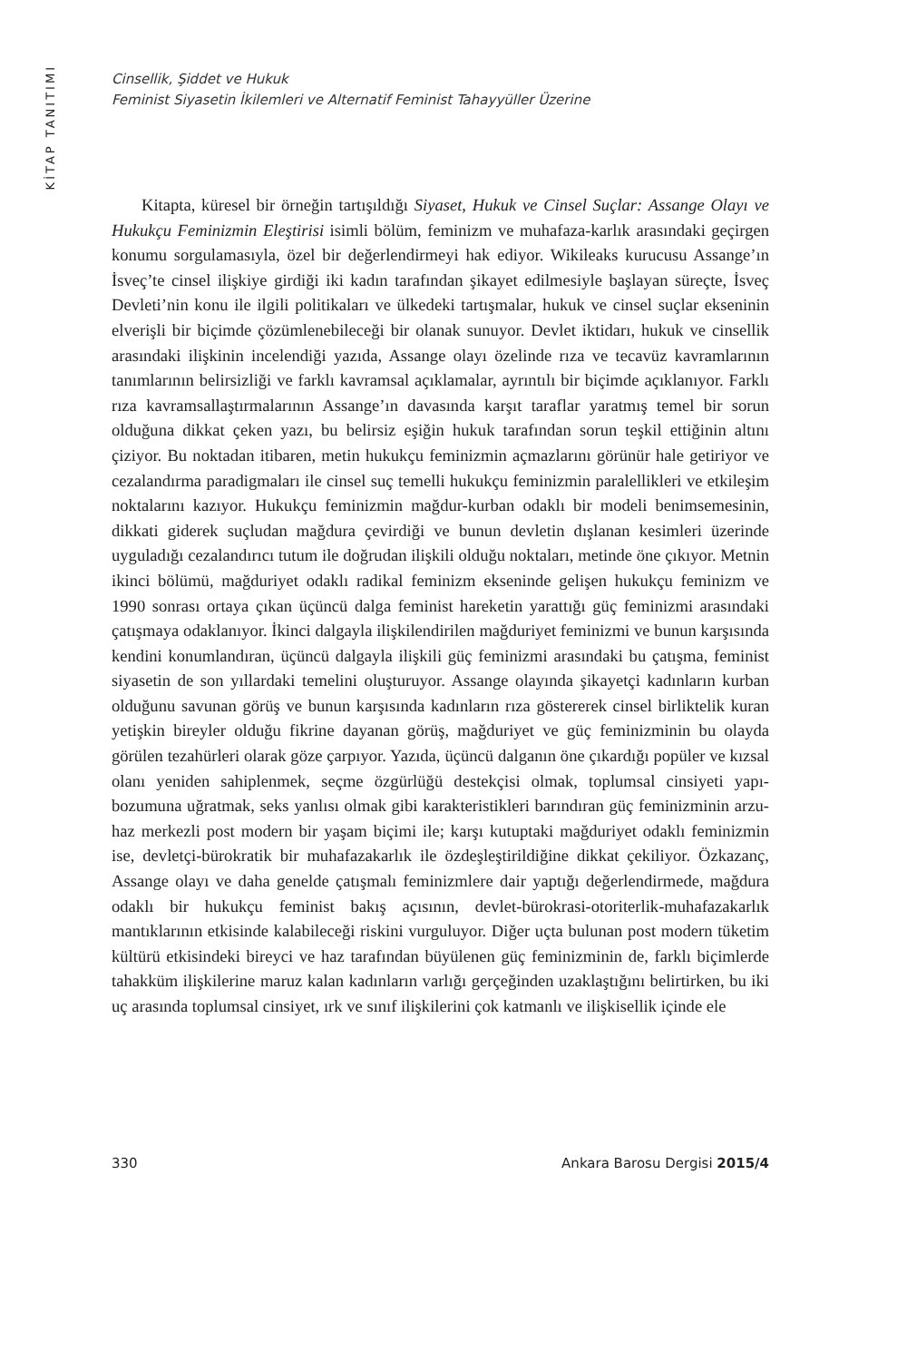KİTAP TANITIMI
Cinsellik, Şiddet ve Hukuk
Feminist Siyasetin İkilemleri ve Alternatif Feminist Tahayyüller Üzerine
Kitapta, küresel bir örneğin tartışıldığı Siyaset, Hukuk ve Cinsel Suçlar: Assange Olayı ve Hukukçu Feminizmin Eleştirisi isimli bölüm, feminizm ve muhafaza-karlık arasındaki geçirgen konumu sorgulamasıyla, özel bir değerlendirmeyi hak ediyor. Wikileaks kurucusu Assange’ın İsveç’te cinsel ilişkiye girdiği iki kadın tarafından şikayet edilmesiyle başlayan süreçte, İsveç Devleti’nin konu ile ilgili politikaları ve ülkedeki tartışmalar, hukuk ve cinsel suçlar ekseninin elverişli bir biçimde çözümlenebileceği bir olanak sunuyor. Devlet iktidarı, hukuk ve cinsellik arasındaki ilişkinin incelendiği yazıda, Assange olayı özelinde rıza ve tecavüz kavramlarının tanımlarının belirsizliği ve farklı kavramsal açıklamalar, ayrıntılı bir biçimde açıklanıyor. Farklı rıza kavramsallaştırmalarının Assange’ın davasında karşıt taraflar yaratmış temel bir sorun olduğuna dikkat çeken yazı, bu belirsiz eşiğin hukuk tarafından sorun teşkil ettiğinin altını çiziyor. Bu noktadan itibaren, metin hukukçu feminizmin açmazlarını görünür hale getiriyor ve cezalandırma paradigmaları ile cinsel suç temelli hukukçu feminizmin paralellikleri ve etkileşim noktalarını kazıyor. Hukukçu feminizmin mağdur-kurban odaklı bir modeli benimsemesinin, dikkati giderek suçludan mağdura çevirdiği ve bunun devletin dışlanan kesimleri üzerinde uyguladığı cezalandırıcı tutum ile doğrudan ilişkili olduğu noktaları, metinde öne çıkıyor. Metnin ikinci bölümü, mağduriyet odaklı radikal feminizm ekseninde gelişen hukukçu feminizm ve 1990 sonrası ortaya çıkan üçüncü dalga feminist hareketin yarattığı güç feminizmi arasındaki çatışmaya odaklanıyor. İkinci dalgayla ilişkilendirilen mağduriyet feminizmi ve bunun karşısında kendini konumlandıran, üçüncü dalgayla ilişkili güç feminizmi arasındaki bu çatışma, feminist siyasetin de son yıllardaki temelini oluşturuyor. Assange olayında şikayetçi kadınların kurban olduğunu savunan görüş ve bunun karşısında kadınların rıza göstererek cinsel birliktelik kuran yetişkin bireyler olduğu fikrine dayanan görüş, mağduriyet ve güç feminizminin bu olayda görülen tezahürleri olarak göze çarpıyor. Yazıda, üçüncü dalganın öne çıkardığı popüler ve kızsal olanı yeniden sahiplenmek, seçme özgürlüğü destekçisi olmak, toplumsal cinsiyeti yapı-bozumuna uğratmak, seks yanlısı olmak gibi karakteristikleri barındıran güç feminizminin arzu-haz merkezli post modern bir yaşam biçimi ile; karşı kutuptaki mağduriyet odaklı feminizmin ise, devletçi-bürokratik bir muhafazakarlık ile özdeşleştirildiğine dikkat çekiliyor. Özkazanç, Assange olayı ve daha genelde çatışmalı feminizmlere dair yaptığı değerlendirmede, mağdura odaklı bir hukukçu feminist bakış açısının, devlet-bürokrasi-otoriterlik-muhafazakarlık mantıklarının etkisinde kalabileceği riskini vurguluyor. Diğer uçta bulunan post modern tüketim kültürü etkisindeki bireyci ve haz tarafından büyülenen güç feminizminin de, farklı biçimlerde tahakküm ilişkilerine maruz kalan kadınların varlığı gerçeğinden uzaklaştığını belirtirken, bu iki uç arasında toplumsal cinsiyet, ırk ve sınıf ilişkilerini çok katmanlı ve ilişkisellik içinde ele
330 Ankara Barosu Dergisi 2015/4